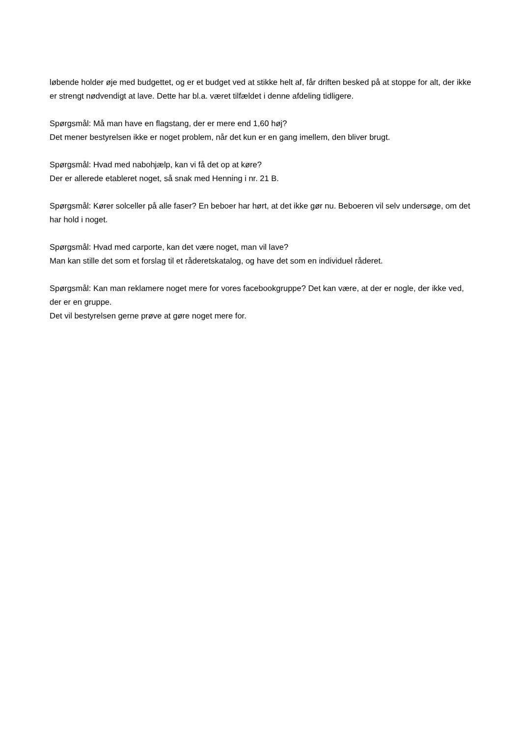løbende holder øje med budgettet, og er et budget ved at stikke helt af, får driften besked på at stoppe for alt, der ikke er strengt nødvendigt at lave. Dette har bl.a. været tilfældet i denne afdeling tidligere.
Spørgsmål: Må man have en flagstang, der er mere end 1,60 høj?
Det mener bestyrelsen ikke er noget problem, når det kun er en gang imellem, den bliver brugt.
Spørgsmål: Hvad med nabohjælp, kan vi få det op at køre?
Der er allerede etableret noget, så snak med Henning i nr. 21 B.
Spørgsmål: Kører solceller på alle faser? En beboer har hørt, at det ikke gør nu. Beboeren vil selv undersøge, om det har hold i noget.
Spørgsmål: Hvad med carporte, kan det være noget, man vil lave?
Man kan stille det som et forslag til et råderetskatalog, og have det som en individuel råderet.
Spørgsmål: Kan man reklamere noget mere for vores facebookgruppe? Det kan være, at der er nogle, der ikke ved, der er en gruppe.
Det vil bestyrelsen gerne prøve at gøre noget mere for.